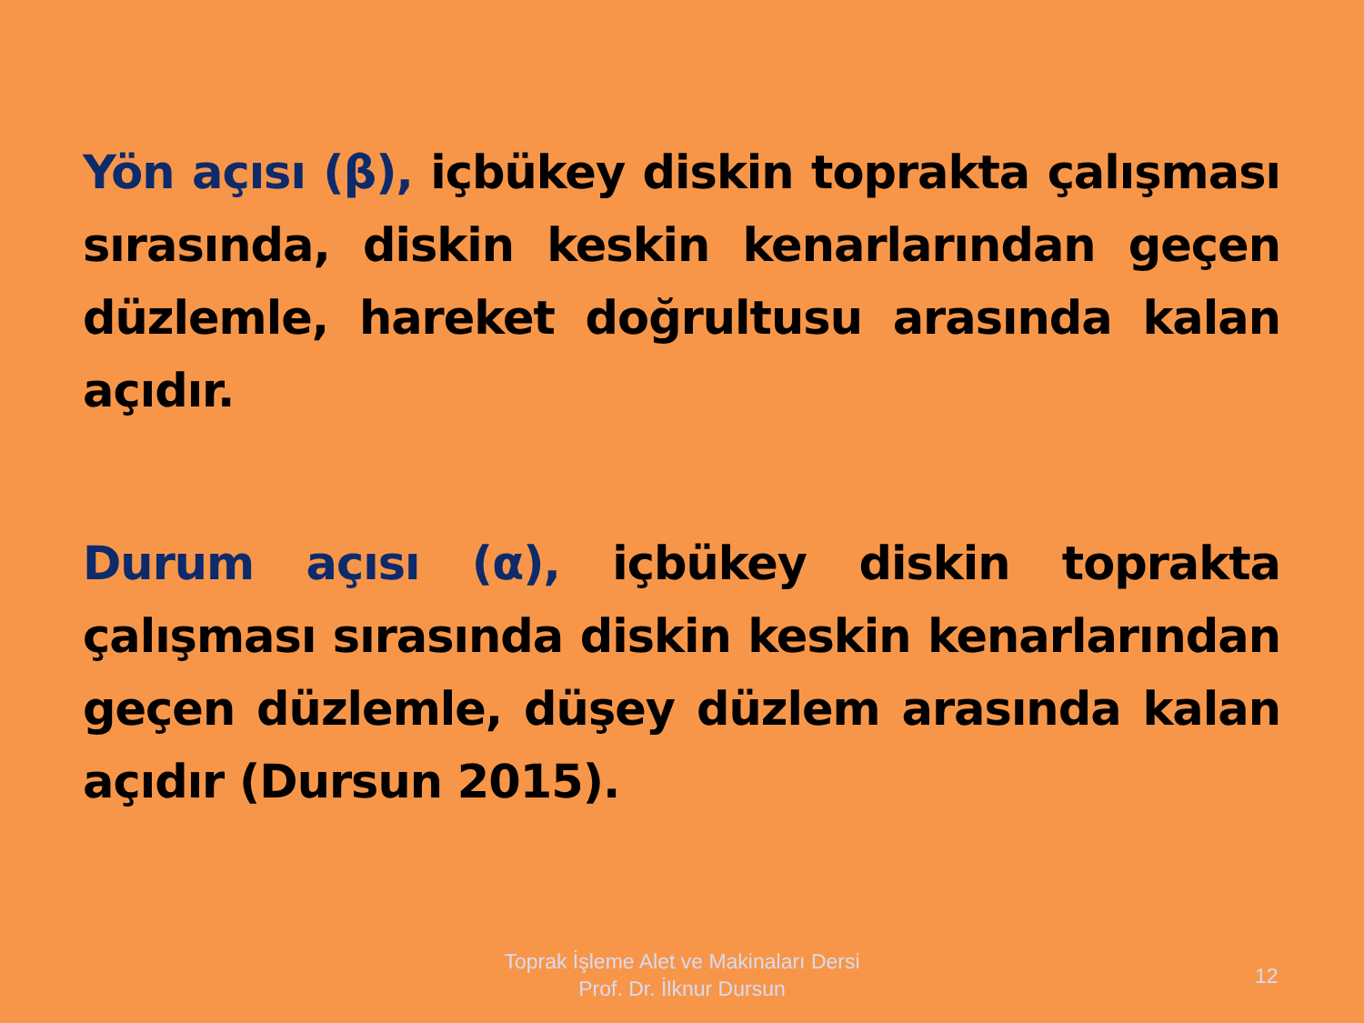Yön açısı (β), içbükey diskin toprakta çalışması sırasında, diskin keskin kenarlarından geçen düzlemle, hareket doğrultusu arasında kalan açıdır.
Durum açısı (α), içbükey diskin toprakta çalışması sırasında diskin keskin kenarlarından geçen düzlemle, düşey düzlem arasında kalan açıdır (Dursun 2015).
Toprak İşleme Alet ve Makinaları Dersi
Prof. Dr. İlknur Dursun
12